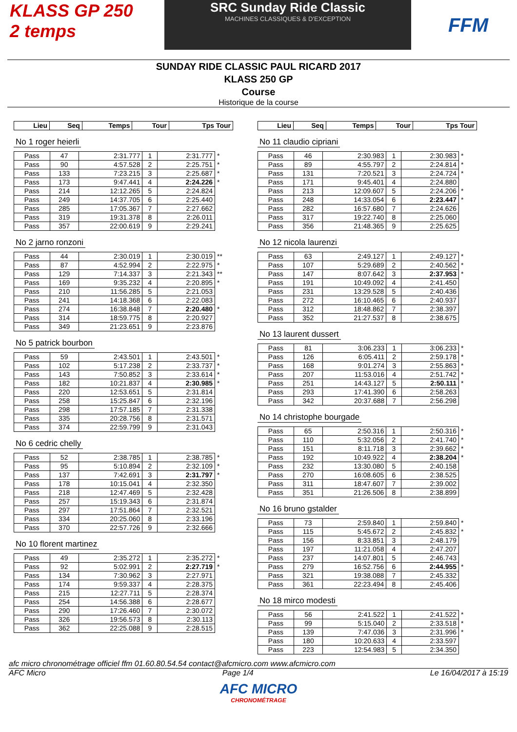KLASS GP 250
2 temps
SRC Sunday Ride Classic
MACHINES CLASSIQUES & D'EXCEPTION
FFM
SUNDAY RIDE CLASSIC PAUL RICARD 2017
KLASS 250 GP
Course
Historique de la course
| Lieu | Seq | Temps | Tour | Tps Tour |
| --- | --- | --- | --- | --- |
No 1 roger heierli
| Pass | 47 | 2:31.777 | 1 | 2:31.777 | * |
| Pass | 90 | 4:57.528 | 2 | 2:25.751 | * |
| Pass | 133 | 7:23.215 | 3 | 2:25.687 | * |
| Pass | 173 | 9:47.441 | 4 | 2:24.226 | * |
| Pass | 214 | 12:12.265 | 5 | 2:24.824 | |
| Pass | 249 | 14:37.705 | 6 | 2:25.440 | |
| Pass | 285 | 17:05.367 | 7 | 2:27.662 | |
| Pass | 319 | 19:31.378 | 8 | 2:26.011 | |
| Pass | 357 | 22:00.619 | 9 | 2:29.241 | |
No 2 jarno ronzoni
| Pass | 44 | 2:30.019 | 1 | 2:30.019 | ** |
| Pass | 87 | 4:52.994 | 2 | 2:22.975 | * |
| Pass | 129 | 7:14.337 | 3 | 2:21.343 | ** |
| Pass | 169 | 9:35.232 | 4 | 2:20.895 | * |
| Pass | 210 | 11:56.285 | 5 | 2:21.053 | |
| Pass | 241 | 14:18.368 | 6 | 2:22.083 | |
| Pass | 274 | 16:38.848 | 7 | 2:20.480 | * |
| Pass | 314 | 18:59.775 | 8 | 2:20.927 | |
| Pass | 349 | 21:23.651 | 9 | 2:23.876 | |
No 5 patrick bourbon
| Pass | 59 | 2:43.501 | 1 | 2:43.501 | * |
| Pass | 102 | 5:17.238 | 2 | 2:33.737 | * |
| Pass | 143 | 7:50.852 | 3 | 2:33.614 | * |
| Pass | 182 | 10:21.837 | 4 | 2:30.985 | * |
| Pass | 220 | 12:53.651 | 5 | 2:31.814 | |
| Pass | 258 | 15:25.847 | 6 | 2:32.196 | |
| Pass | 298 | 17:57.185 | 7 | 2:31.338 | |
| Pass | 335 | 20:28.756 | 8 | 2:31.571 | |
| Pass | 374 | 22:59.799 | 9 | 2:31.043 | |
No 6 cedric chelly
| Pass | 52 | 2:38.785 | 1 | 2:38.785 | * |
| Pass | 95 | 5:10.894 | 2 | 2:32.109 | * |
| Pass | 137 | 7:42.691 | 3 | 2:31.797 | * |
| Pass | 178 | 10:15.041 | 4 | 2:32.350 | |
| Pass | 218 | 12:47.469 | 5 | 2:32.428 | |
| Pass | 257 | 15:19.343 | 6 | 2:31.874 | |
| Pass | 297 | 17:51.864 | 7 | 2:32.521 | |
| Pass | 334 | 20:25.060 | 8 | 2:33.196 | |
| Pass | 370 | 22:57.726 | 9 | 2:32.666 | |
No 10 florent martinez
| Pass | 49 | 2:35.272 | 1 | 2:35.272 | * |
| Pass | 92 | 5:02.991 | 2 | 2:27.719 | * |
| Pass | 134 | 7:30.962 | 3 | 2:27.971 | |
| Pass | 174 | 9:59.337 | 4 | 2:28.375 | |
| Pass | 215 | 12:27.711 | 5 | 2:28.374 | |
| Pass | 254 | 14:56.388 | 6 | 2:28.677 | |
| Pass | 290 | 17:26.460 | 7 | 2:30.072 | |
| Pass | 326 | 19:56.573 | 8 | 2:30.113 | |
| Pass | 362 | 22:25.088 | 9 | 2:28.515 | |
| Lieu | Seq | Temps | Tour | Tps Tour |
| --- | --- | --- | --- | --- |
No 11 claudio cipriani
| Pass | 46 | 2:30.983 | 1 | 2:30.983 | * |
| Pass | 89 | 4:55.797 | 2 | 2:24.814 | * |
| Pass | 131 | 7:20.521 | 3 | 2:24.724 | * |
| Pass | 171 | 9:45.401 | 4 | 2:24.880 | |
| Pass | 213 | 12:09.607 | 5 | 2:24.206 | * |
| Pass | 248 | 14:33.054 | 6 | 2:23.447 | * |
| Pass | 282 | 16:57.680 | 7 | 2:24.626 | |
| Pass | 317 | 19:22.740 | 8 | 2:25.060 | |
| Pass | 356 | 21:48.365 | 9 | 2:25.625 | |
No 12 nicola laurenzi
| Pass | 63 | 2:49.127 | 1 | 2:49.127 | * |
| Pass | 107 | 5:29.689 | 2 | 2:40.562 | * |
| Pass | 147 | 8:07.642 | 3 | 2:37.953 | * |
| Pass | 191 | 10:49.092 | 4 | 2:41.450 | |
| Pass | 231 | 13:29.528 | 5 | 2:40.436 | |
| Pass | 272 | 16:10.465 | 6 | 2:40.937 | |
| Pass | 312 | 18:48.862 | 7 | 2:38.397 | |
| Pass | 352 | 21:27.537 | 8 | 2:38.675 | |
No 13 laurent dussert
| Pass | 81 | 3:06.233 | 1 | 3:06.233 | * |
| Pass | 126 | 6:05.411 | 2 | 2:59.178 | * |
| Pass | 168 | 9:01.274 | 3 | 2:55.863 | * |
| Pass | 207 | 11:53.016 | 4 | 2:51.742 | * |
| Pass | 251 | 14:43.127 | 5 | 2:50.111 | * |
| Pass | 293 | 17:41.390 | 6 | 2:58.263 | |
| Pass | 342 | 20:37.688 | 7 | 2:56.298 | |
No 14 christophe bourgade
| Pass | 65 | 2:50.316 | 1 | 2:50.316 | * |
| Pass | 110 | 5:32.056 | 2 | 2:41.740 | * |
| Pass | 151 | 8:11.718 | 3 | 2:39.662 | * |
| Pass | 192 | 10:49.922 | 4 | 2:38.204 | * |
| Pass | 232 | 13:30.080 | 5 | 2:40.158 | |
| Pass | 270 | 16:08.605 | 6 | 2:38.525 | |
| Pass | 311 | 18:47.607 | 7 | 2:39.002 | |
| Pass | 351 | 21:26.506 | 8 | 2:38.899 | |
No 16 bruno gstalder
| Pass | 73 | 2:59.840 | 1 | 2:59.840 | * |
| Pass | 115 | 5:45.672 | 2 | 2:45.832 | * |
| Pass | 156 | 8:33.851 | 3 | 2:48.179 | |
| Pass | 197 | 11:21.058 | 4 | 2:47.207 | |
| Pass | 237 | 14:07.801 | 5 | 2:46.743 | |
| Pass | 279 | 16:52.756 | 6 | 2:44.955 | * |
| Pass | 321 | 19:38.088 | 7 | 2:45.332 | |
| Pass | 361 | 22:23.494 | 8 | 2:45.406 | |
No 18 mirco modesti
| Pass | 56 | 2:41.522 | 1 | 2:41.522 | * |
| Pass | 99 | 5:15.040 | 2 | 2:33.518 | * |
| Pass | 139 | 7:47.036 | 3 | 2:31.996 | * |
| Pass | 180 | 10:20.633 | 4 | 2:33.597 | |
| Pass | 223 | 12:54.983 | 5 | 2:34.350 | |
afc micro chronométrage officiel ffm 01.60.80.54.54 contact@afcmicro.com www.afcmicro.com
AFC Micro Page 1/4 Le 16/04/2017 à 15:19
AFC MICRO
CHRONOMÉTRAGE